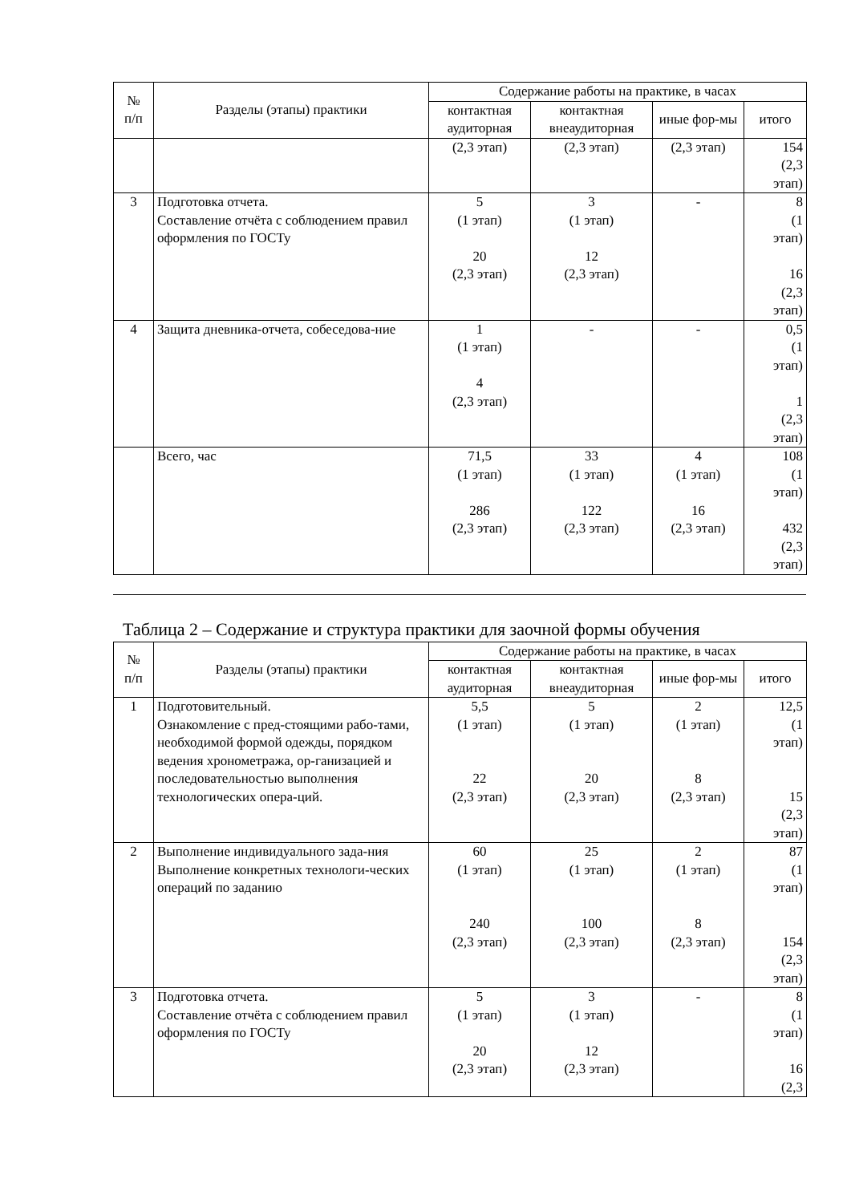| № п/п | Разделы (этапы) практики | Содержание работы на практике, в часах | | | |
| --- | --- | --- | --- | --- | --- |
| | | контактная аудиторная | контактная внеаудиторная | иные фор-мы | итого |
| | | (2,3 этап) | (2,3 этап) | (2,3 этап) | 154 (2,3 этап) |
| 3 | Подготовка отчета. Составление отчёта с соблюдением правил оформления по ГОСТу | 5 (1 этап) 20 (2,3 этап) | 3 (1 этап) 12 (2,3 этап) | - | 8 (1 этап) 16 (2,3 этап) |
| 4 | Защита дневника-отчета, собеседова-ние | 1 (1 этап) 4 (2,3 этап) | - | - | 0,5 (1 этап) 1 (2,3 этап) |
| | Всего, час | 71,5 (1 этап) 286 (2,3 этап) | 33 (1 этап) 122 (2,3 этап) | 4 (1 этап) 16 (2,3 этап) | 108 (1 этап) 432 (2,3 этап) |
Таблица 2 – Содержание и структура практики для заочной формы обучения
| № п/п | Разделы (этапы) практики | Содержание работы на практике, в часах | | | |
| --- | --- | --- | --- | --- | --- |
| | | контактная аудиторная | контактная внеаудиторная | иные фор-мы | итого |
| 1 | Подготовительный. Ознакомление с пред-стоящими рабо-тами, необходимой формой одежды, порядком ведения хронометража, ор-ганизацией и последовательностью выполнения технологических опера-ций. | 5,5 (1 этап) 22 (2,3 этап) | 5 (1 этап) 20 (2,3 этап) | 2 (1 этап) 8 (2,3 этап) | 12,5 (1 этап) 15 (2,3 этап) |
| 2 | Выполнение индивидуального зада-ния Выполнение конкретных технологи-ческих операций по заданию | 60 (1 этап) 240 (2,3 этап) | 25 (1 этап) 100 (2,3 этап) | 2 (1 этап) 8 (2,3 этап) | 87 (1 этап) 154 (2,3 этап) |
| 3 | Подготовка отчета. Составление отчёта с соблюдением правил оформления по ГОСТу | 5 (1 этап) 20 (2,3 этап) | 3 (1 этап) 12 (2,3 этап) | - | 8 (1 этап) 16 (2,3 |